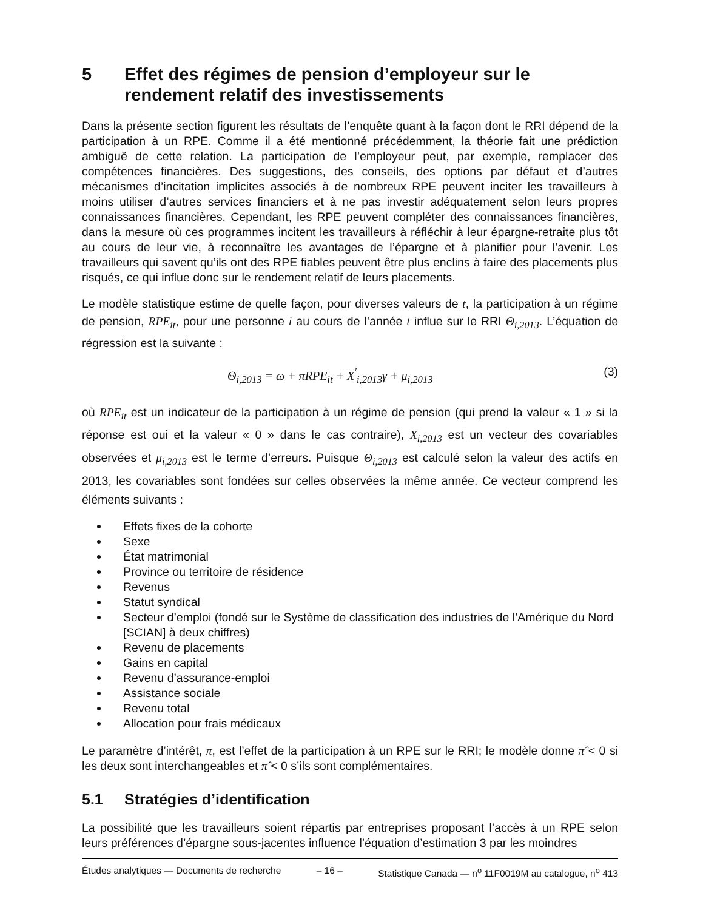5 Effet des régimes de pension d’employeur sur le rendement relatif des investissements
Dans la présente section figurent les résultats de l’enquête quant à la façon dont le RRI dépend de la participation à un RPE. Comme il a été mentionné précédemment, la théorie fait une prédiction ambiguë de cette relation. La participation de l’employeur peut, par exemple, remplacer des compétences financières. Des suggestions, des conseils, des options par défaut et d’autres mécanismes d’incitation implicites associés à de nombreux RPE peuvent inciter les travailleurs à moins utiliser d’autres services financiers et à ne pas investir adéquatement selon leurs propres connaissances financières. Cependant, les RPE peuvent compléter des connaissances financières, dans la mesure où ces programmes incitent les travailleurs à réfléchir à leur épargne-retraite plus tôt au cours de leur vie, à reconnaître les avantages de l’épargne et à planifier pour l’avenir. Les travailleurs qui savent qu’ils ont des RPE fiables peuvent être plus enclins à faire des placements plus risqués, ce qui influe donc sur le rendement relatif de leurs placements.
Le modèle statistique estime de quelle façon, pour diverses valeurs de t, la participation à un régime de pension, RPE<sub>it</sub>, pour une personne i au cours de l’année t influe sur le RRI Θ<sub>i,2013</sub>. L’équation de régression est la suivante :
Θ<sub>i,2013</sub> = ω + πRPE<sub>it</sub> + X<sup>'</sup><sub>i,2013</sub>γ + μ<sub>i,2013</sub> (3)
où RPE<sub>it</sub> est un indicateur de la participation à un régime de pension (qui prend la valeur « 1 » si la réponse est oui et la valeur « 0 » dans le cas contraire), X<sub>i,2013</sub> est un vecteur des covariables observées et μ<sub>i,2013</sub> est le terme d’erreurs. Puisque Θ<sub>i,2013</sub> est calculé selon la valeur des actifs en 2013, les covariables sont fondées sur celles observées la même année. Ce vecteur comprend les éléments suivants :
Effets fixes de la cohorte
Sexe
État matrimonial
Province ou territoire de résidence
Revenus
Statut syndical
Secteur d’emploi (fondé sur le Système de classification des industries de l’Amérique du Nord [SCIAN] à deux chiffres)
Revenu de placements
Gains en capital
Revenu d’assurance-emploi
Assistance sociale
Revenu total
Allocation pour frais médicaux
Le paramètre d’intérêt, π, est l’effet de la participation à un RPE sur le RRI; le modèle donne π̂ < 0 si les deux sont interchangeables et π̂ < 0 s’ils sont complémentaires.
5.1 Stratégies d’identification
La possibilité que les travailleurs soient répartis par entreprises proposant l’accès à un RPE selon leurs préférences d’épargne sous-jacentes influence l’équation d’estimation 3 par les moindres
Études analytiques — Documents de recherche – 16 – Statistique Canada — n<sup>o</sup> 11F0019M au catalogue, n<sup>o</sup> 413